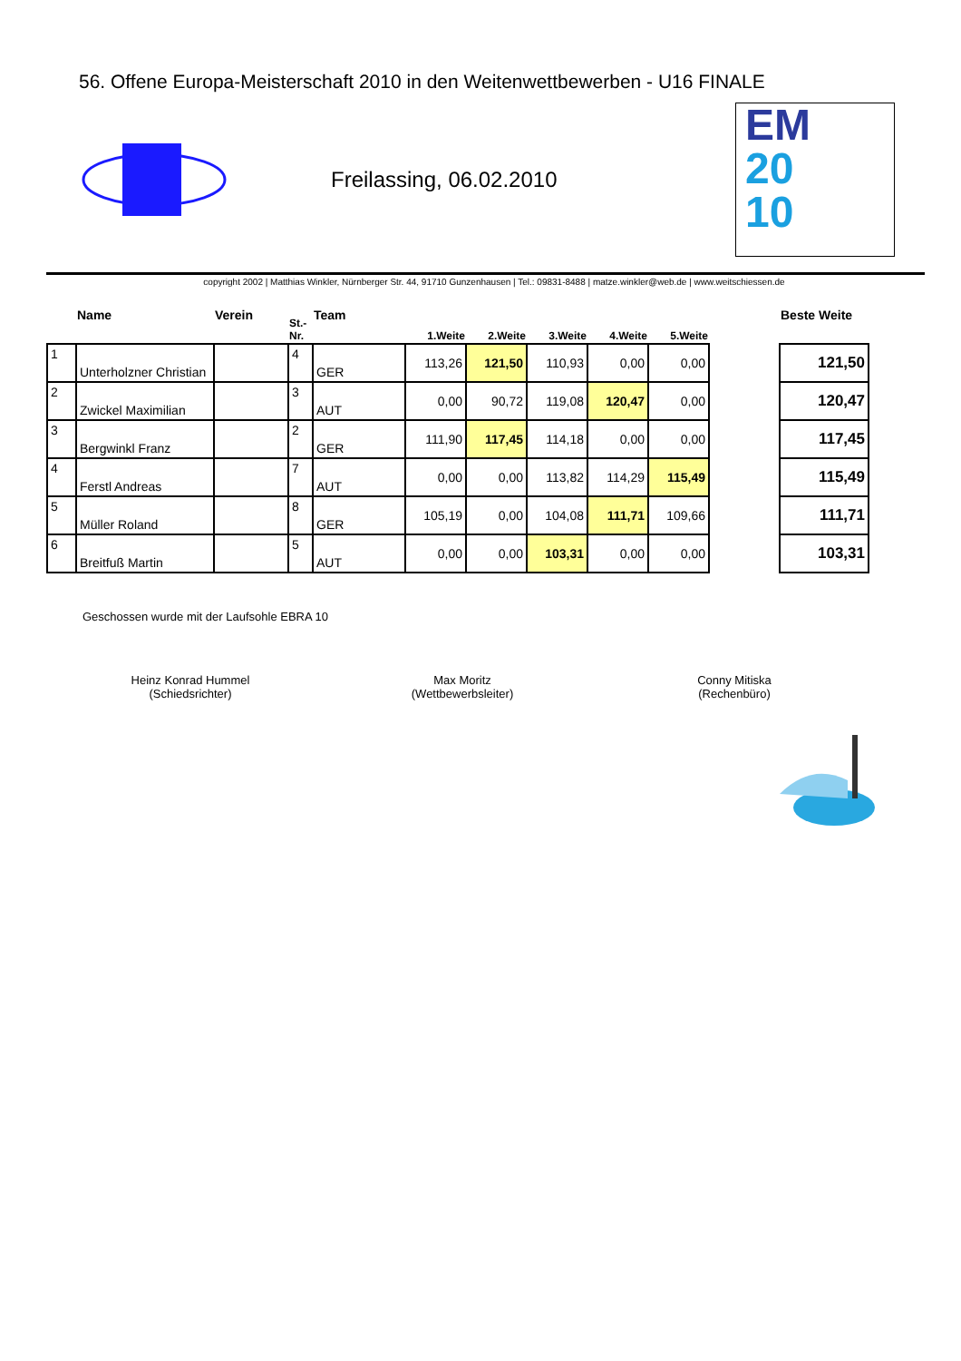56. Offene Europa-Meisterschaft 2010 in den Weitenwettbewerben - U16 FINALE
Freilassing, 06.02.2010
EM
20
10
copyright 2002 | Matthias Winkler, Nürnberger Str. 44, 91710 Gunzenhausen | Tel.: 09831-8488 | matze.winkler@web.de | www.weitschiessen.de
| | Name | Verein | St.-Nr. | Team | 1.Weite | 2.Weite | 3.Weite | 4.Weite | 5.Weite | | Beste Weite |
| --- | --- | --- | --- | --- | --- | --- | --- | --- | --- | --- | --- |
| 1 | Unterholzner Christian | | 4 | GER | 113,26 | 121,50 | 110,93 | 0,00 | 0,00 | | 121,50 |
| 2 | Zwickel Maximilian | | 3 | AUT | 0,00 | 90,72 | 119,08 | 120,47 | 0,00 | | 120,47 |
| 3 | Bergwinkl Franz | | 2 | GER | 111,90 | 117,45 | 114,18 | 0,00 | 0,00 | | 117,45 |
| 4 | Ferstl Andreas | | 7 | AUT | 0,00 | 0,00 | 113,82 | 114,29 | 115,49 | | 115,49 |
| 5 | Müller Roland | | 8 | GER | 105,19 | 0,00 | 104,08 | 111,71 | 109,66 | | 111,71 |
| 6 | Breitfuß Martin | | 5 | AUT | 0,00 | 0,00 | 103,31 | 0,00 | 0,00 | | 103,31 |
Geschossen wurde mit der Laufsohle EBRA 10
Heinz Konrad Hummel
(Schiedsrichter)
Max Moritz
(Wettbewerbsleiter)
Conny Mitiska
(Rechenbüro)